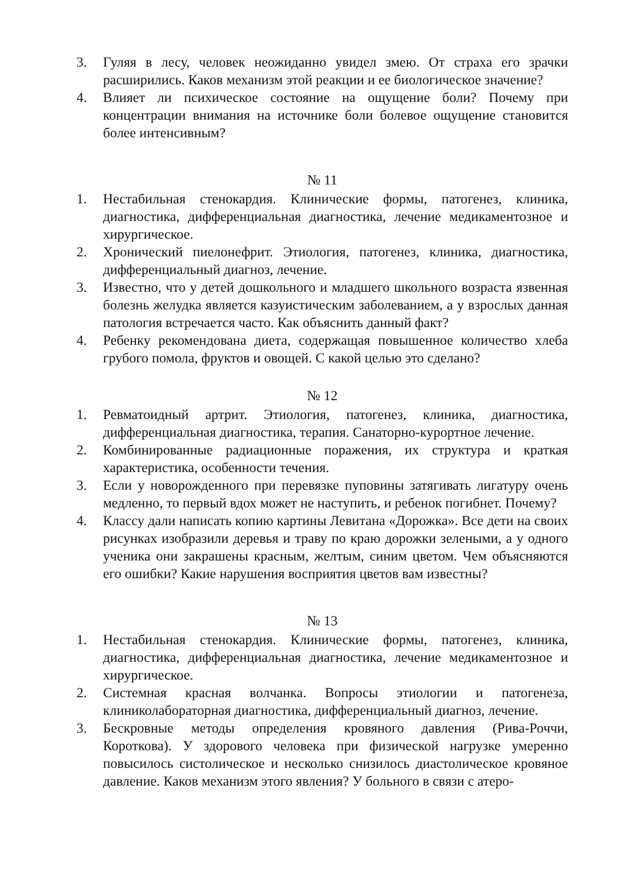3. Гуляя в лесу, человек неожиданно увидел змею. От страха его зрачки расширились. Каков механизм этой реакции и ее биологическое значение?
4. Влияет ли психическое состояние на ощущение боли? Почему при концентрации внимания на источнике боли болевое ощущение становится более интенсивным?
№ 11
1. Нестабильная стенокардия. Клинические формы, патогенез, клиника, диагностика, дифференциальная диагностика, лечение медикаментозное и хирургическое.
2. Хронический пиелонефрит. Этиология, патогенез, клиника, диагностика, дифференциальный диагноз, лечение.
3. Известно, что у детей дошкольного и младшего школьного возраста язвенная болезнь желудка является казуистическим заболеванием, а у взрослых данная патология встречается часто. Как объяснить данный факт?
4. Ребенку рекомендована диета, содержащая повышенное количество хлеба грубого помола, фруктов и овощей. С какой целью это сделано?
№ 12
1. Ревматоидный артрит. Этиология, патогенез, клиника, диагностика, дифференциальная диагностика, терапия. Санаторно-курортное лечение.
2. Комбинированные радиационные поражения, их структура и краткая характеристика, особенности течения.
3. Если у новорожденного при перевязке пуповины затягивать лигатуру очень медленно, то первый вдох может не наступить, и ребенок погибнет. Почему?
4. Классу дали написать копию картины Левитана «Дорожка». Все дети на своих рисунках изобразили деревья и траву по краю дорожки зелеными, а у одного ученика они закрашены красным, желтым, синим цветом. Чем объясняются его ошибки? Какие нарушения восприятия цветов вам известны?
№ 13
1. Нестабильная стенокардия. Клинические формы, патогенез, клиника, диагностика, дифференциальная диагностика, лечение медикаментозное и хирургическое.
2. Системная красная волчанка. Вопросы этиологии и патогенеза, клиниколабораторная диагностика, дифференциальный диагноз, лечение.
3. Бескровные методы определения кровяного давления (Рива-Роччи, Короткова). У здорового человека при физической нагрузке умеренно повысилось систолическое и несколько снизилось диастолическое кровяное давление. Каков механизм этого явления? У больного в связи с атеро-